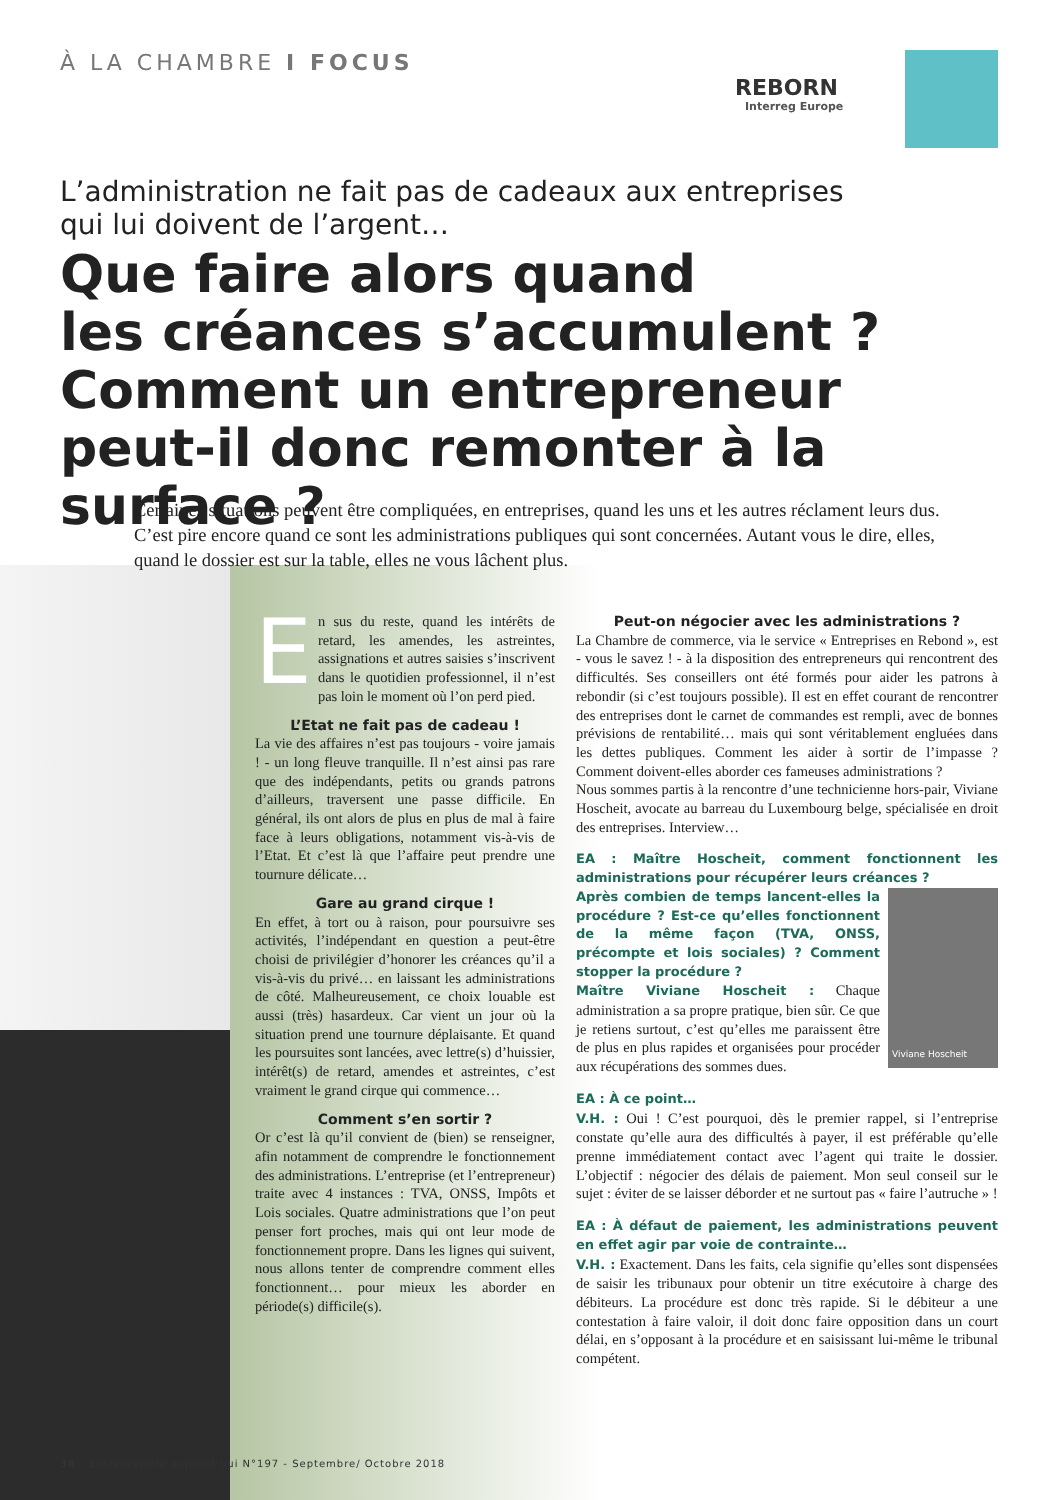À LA CHAMBRE I FOCUS
REBORN
Interreg Europe
L’administration ne fait pas de cadeaux aux entreprises
qui lui doivent de l’argent…
Que faire alors quand
les créances s’accumulent ?
Comment un entrepreneur
peut-il donc remonter à la surface ?
Certaines situations peuvent être compliquées, en entreprises, quand les uns et les autres réclament leurs dus. C’est pire encore quand ce sont les administrations publiques qui sont concernées. Autant vous le dire, elles, quand le dossier est sur la table, elles ne vous lâchent plus.
En sus du reste, quand les intérêts de retard, les amendes, les astreintes, assignations et autres saisies s’inscrivent dans le quotidien professionnel, il n’est pas loin le moment où l’on perd pied.
L’Etat ne fait pas de cadeau !
La vie des affaires n’est pas toujours - voire jamais ! - un long fleuve tranquille. Il n’est ainsi pas rare que des indépendants, petits ou grands patrons d’ailleurs, traversent une passe difficile. En général, ils ont alors de plus en plus de mal à faire face à leurs obligations, notamment vis-à-vis de l’Etat. Et c’est là que l’affaire peut prendre une tournure délicate…
Gare au grand cirque !
En effet, à tort ou à raison, pour poursuivre ses activités, l’indépendant en question a peut-être choisi de privilégier d’honorer les créances qu’il a vis-à-vis du privé… en laissant les administrations de côté. Malheureusement, ce choix louable est aussi (très) hasardeux. Car vient un jour où la situation prend une tournure déplaisante. Et quand les poursuites sont lancées, avec lettre(s) d’huissier, intérêt(s) de retard, amendes et astreintes, c’est vraiment le grand cirque qui commence…
Comment s’en sortir ?
Or c’est là qu’il convient de (bien) se renseigner, afin notamment de comprendre le fonctionnement des administrations. L’entreprise (et l’entrepreneur) traite avec 4 instances : TVA, ONSS, Impôts et Lois sociales. Quatre administrations que l’on peut penser fort proches, mais qui ont leur mode de fonctionnement propre. Dans les lignes qui suivent, nous allons tenter de comprendre comment elles fonctionnent… pour mieux les aborder en période(s) difficile(s).
Peut-on négocier avec les administrations ?
La Chambre de commerce, via le service « Entreprises en Rebond », est - vous le savez ! - à la disposition des entrepreneurs qui rencontrent des difficultés. Ses conseillers ont été formés pour aider les patrons à rebondir (si c’est toujours possible). Il est en effet courant de rencontrer des entreprises dont le carnet de commandes est rempli, avec de bonnes prévisions de rentabilité… mais qui sont véritablement engluées dans les dettes publiques. Comment les aider à sortir de l’impasse ? Comment doivent-elles aborder ces fameuses administrations ?
Nous sommes partis à la rencontre d’une technicienne hors-pair, Viviane Hoscheit, avocate au barreau du Luxembourg belge, spécialisée en droit des entreprises. Interview…
EA : Maître Hoscheit, comment fonctionnent les administrations pour récupérer leurs créances ?
Viviane Hoscheit
Après combien de temps lancent-elles la procédure ? Est-ce qu’elles fonctionnent de la même façon (TVA, ONSS, précompte et lois sociales) ? Comment stopper la procédure ?
Maître Viviane Hoscheit : Chaque administration a sa propre pratique, bien sûr. Ce que je retiens surtout, c’est qu’elles me paraissent être de plus en plus rapides et organisées pour procéder aux récupérations des sommes dues.
EA : À ce point…
V.H. : Oui ! C’est pourquoi, dès le premier rappel, si l’entreprise constate qu’elle aura des difficultés à payer, il est préférable qu’elle prenne immédiatement contact avec l’agent qui traite le dossier. L’objectif : négocier des délais de paiement. Mon seul conseil sur le sujet : éviter de se laisser déborder et ne surtout pas « faire l’autruche » !
EA : À défaut de paiement, les administrations peuvent en effet agir par voie de contrainte…
V.H. : Exactement. Dans les faits, cela signifie qu’elles sont dispensées de saisir les tribunaux pour obtenir un titre exécutoire à charge des débiteurs. La procédure est donc très rapide. Si le débiteur a une contestation à faire valoir, il doit donc faire opposition dans un court délai, en s’opposant à la procédure et en saisissant lui-même le tribunal compétent.
38 - Entreprendre aujourd’hui N°197 - Septembre/ Octobre 2018